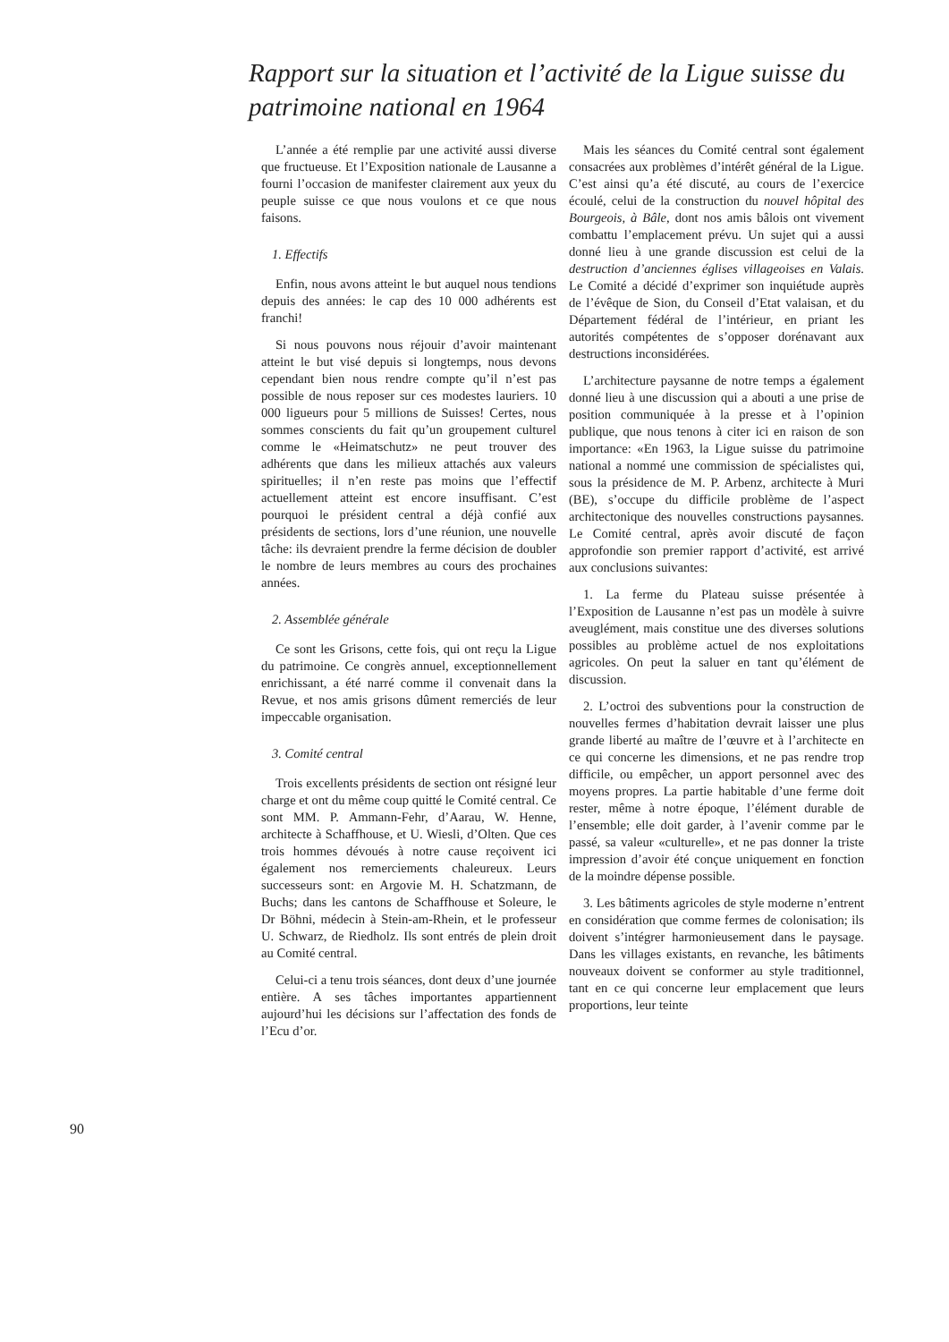Rapport sur la situation et l’activité de la Ligue suisse du patrimoine national en 1964
L’année a été remplie par une activité aussi diverse que fructueuse. Et l’Exposition nationale de Lausanne a fourni l’occasion de manifester clairement aux yeux du peuple suisse ce que nous voulons et ce que nous faisons.
1. Effectifs
Enfin, nous avons atteint le but auquel nous tendions depuis des années: le cap des 10 000 adhérents est franchi!
Si nous pouvons nous réjouir d’avoir maintenant atteint le but visé depuis si longtemps, nous devons cependant bien nous rendre compte qu’il n’est pas possible de nous reposer sur ces modestes lauriers. 10 000 ligueurs pour 5 millions de Suisses! Certes, nous sommes conscients du fait qu’un groupement culturel comme le «Heimatschutz» ne peut trouver des adhérents que dans les milieux attachés aux valeurs spirituelles; il n’en reste pas moins que l’effectif actuellement atteint est encore insuffisant. C’est pourquoi le président central a déjà confié aux présidents de sections, lors d’une réunion, une nouvelle tâche: ils devraient prendre la ferme décision de doubler le nombre de leurs membres au cours des prochaines années.
2. Assemblée générale
Ce sont les Grisons, cette fois, qui ont reçu la Ligue du patrimoine. Ce congrès annuel, exceptionnellement enrichissant, a été narré comme il convenait dans la Revue, et nos amis grisons dûment remerciés de leur impeccable organisation.
3. Comité central
Trois excellents présidents de section ont résigné leur charge et ont du même coup quitté le Comité central. Ce sont MM. P. Ammann-Fehr, d’Aarau, W. Henne, architecte à Schaffhouse, et U. Wiesli, d’Olten. Que ces trois hommes dévoués à notre cause reçoivent ici également nos remerciements chaleureux. Leurs successeurs sont: en Argovie M. H. Schatzmann, de Buchs; dans les cantons de Schaffhouse et Soleure, le Dr Böhni, médecin à Stein-am-Rhein, et le professeur U. Schwarz, de Riedholz. Ils sont entrés de plein droit au Comité central.
Celui-ci a tenu trois séances, dont deux d’une journée entière. A ses tâches importantes appartiennent aujourd’hui les décisions sur l’affectation des fonds de l’Ecu d’or.
Mais les séances du Comité central sont également consacrées aux problèmes d’intérêt général de la Ligue. C’est ainsi qu’a été discuté, au cours de l’exercice écoulé, celui de la construction du nouvel hôpital des Bourgeois, à Bâle, dont nos amis bâlois ont vivement combattu l’emplacement prévu. Un sujet qui a aussi donné lieu à une grande discussion est celui de la destruction d’anciennes églises villageoises en Valais. Le Comité a décidé d’exprimer son inquiétude auprès de l’évêque de Sion, du Conseil d’Etat valaisan, et du Département fédéral de l’intérieur, en priant les autorités compétentes de s’opposer dorénavant aux destructions inconsidérées.
L’architecture paysanne de notre temps a également donné lieu à une discussion qui a abouti a une prise de position communiquée à la presse et à l’opinion publique, que nous tenons à citer ici en raison de son importance: «En 1963, la Ligue suisse du patrimoine national a nommé une commission de spécialistes qui, sous la présidence de M. P. Arbenz, architecte à Muri (BE), s’occupe du difficile problème de l’aspect architectonique des nouvelles constructions paysannes. Le Comité central, après avoir discuté de façon approfondie son premier rapport d’activité, est arrivé aux conclusions suivantes:
1. La ferme du Plateau suisse présentée à l’Exposition de Lausanne n’est pas un modèle à suivre aveuglément, mais constitue une des diverses solutions possibles au problème actuel de nos exploitations agricoles. On peut la saluer en tant qu’élément de discussion.
2. L’octroi des subventions pour la construction de nouvelles fermes d’habitation devrait laisser une plus grande liberté au maître de l’œuvre et à l’architecte en ce qui concerne les dimensions, et ne pas rendre trop difficile, ou empêcher, un apport personnel avec des moyens propres. La partie habitable d’une ferme doit rester, même à notre époque, l’élément durable de l’ensemble; elle doit garder, à l’avenir comme par le passé, sa valeur «culturelle», et ne pas donner la triste impression d’avoir été conçue uniquement en fonction de la moindre dépense possible.
3. Les bâtiments agricoles de style moderne n’entrent en considération que comme fermes de colonisation; ils doivent s’intégrer harmonieusement dans le paysage. Dans les villages existants, en revanche, les bâtiments nouveaux doivent se conformer au style traditionnel, tant en ce qui concerne leur emplacement que leurs proportions, leur teinte
90